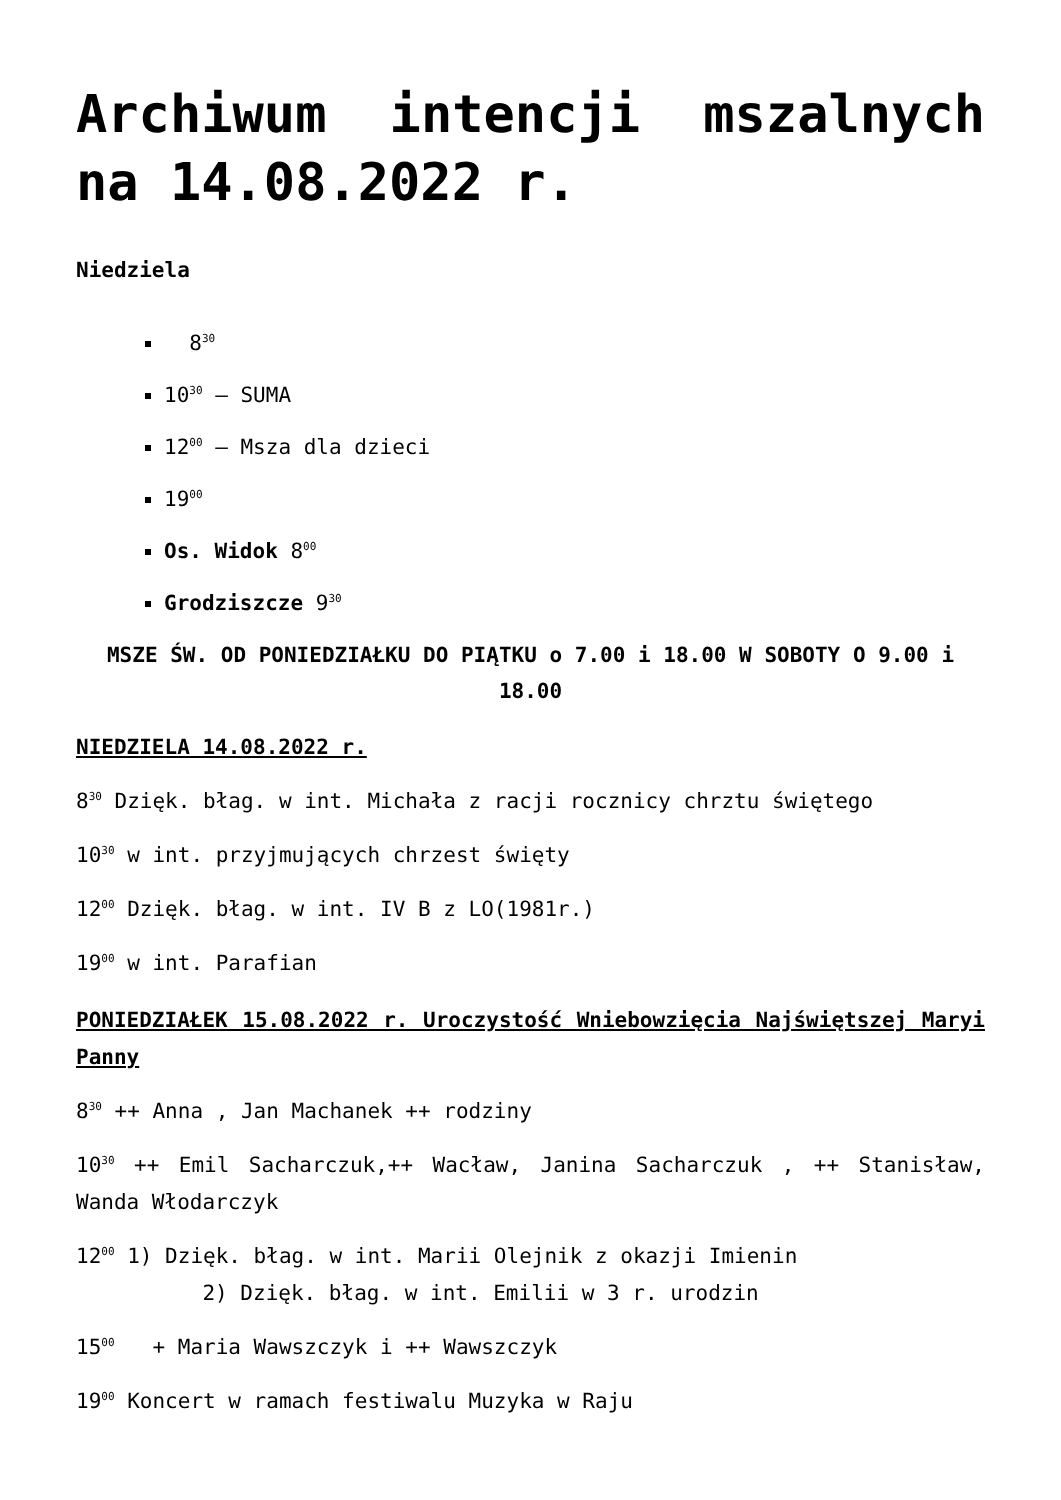Archiwum intencji mszalnych na 14.08.2022 r.
Niedziela
8<sup>30</sup>
10<sup>30</sup> – SUMA
12<sup>00</sup> – Msza dla dzieci
19<sup>00</sup>
Os. Widok 8<sup>00</sup>
Grodziszcze 9<sup>30</sup>
MSZE ŚW. OD PONIEDZIAŁKU DO PIĄTKU o 7.00 i 18.00 W SOBOTY O 9.00 i 18.00
NIEDZIELA 14.08.2022 r.
8<sup>30</sup> Dzięk. błag. w int. Michała z racji rocznicy chrztu świętego
10<sup>30</sup> w int. przyjmujących chrzest święty
12<sup>00</sup> Dzięk. błag. w int. IV B z LO(1981r.)
19<sup>00</sup> w int. Parafian
PONIEDZIAŁEK 15.08.2022 r. Uroczystość Wniebowzięcia Najświętszej Maryi Panny
8<sup>30</sup> ++ Anna , Jan Machanek ++ rodziny
10<sup>30</sup> ++ Emil Sacharczuk,++ Wacław, Janina Sacharczuk , ++ Stanisław, Wanda Włodarczyk
12<sup>00</sup> 1) Dzięk. błag. w int. Marii Olejnik z okazji Imienin
2) Dzięk. błag. w int. Emilii w 3 r. urodzin
15<sup>00</sup> + Maria Wawszczyk i ++ Wawszczyk
19<sup>00</sup> Koncert w ramach festiwalu Muzyka w Raju